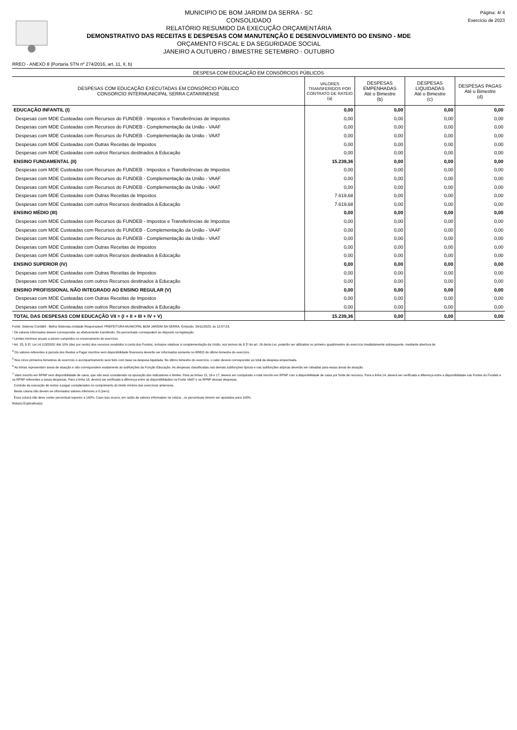MUNICIPIO DE BOM JARDIM DA SERRA - SC
CONSOLIDADO
RELATÓRIO RESUMIDO DA EXECUÇÃO ORÇAMENTÁRIA
DEMONSTRATIVO DAS RECEITAS E DESPESAS COM MANUTENÇÃO E DESENVOLVIMENTO DO ENSINO - MDE
ORÇAMENTO FISCAL E DA SEGURIDADE SOCIAL
JANEIRO A OUTUBRO / BIMESTRE SETEMBRO - OUTUBRO
Página: 4/ 4
Exercício de 2023
RREO - ANEXO 8 (Portaria STN nº 274/2016, art. 11, II, b)
| DESPESA COM EDUCAÇÃO EM CONSÓRCIOS PÚBLICOS | | | | |
| --- | --- | --- | --- | --- |
| DESPESAS COM EDUCAÇÃO EXECUTADAS EM CONSÓRCIO PÚBLICO CONSORCIO INTERMUNICIPAL SERRA CATARINENSE | VALORES TRANSFERIDOS POR CONTRATO DE RATEIO (a) | DESPESAS EMPENHADAS Até o Bimestre (b) | DESPESAS LIQUIDADAS Até o Bimestre (c) | DESPESAS PAGAS Até o Bimestre (d) |
| EDUCAÇÃO INFANTIL (I) | 0,00 | 0,00 | 0,00 | 0,00 |
| Despesas com MDE Custeadas com Recursos do FUNDEB - Impostos e Transferências de Impostos | 0,00 | 0,00 | 0,00 | 0,00 |
| Despesas com MDE Custeadas com Recursos do FUNDEB - Complementação da União - VAAF | 0,00 | 0,00 | 0,00 | 0,00 |
| Despesas com MDE Custeadas com Recursos do FUNDEB - Complementação da União - VAAT | 0,00 | 0,00 | 0,00 | 0,00 |
| Despesas com MDE Custeadas com Outras Receitas de Impostos | 0,00 | 0,00 | 0,00 | 0,00 |
| Despesas com MDE Custeadas com outros Recursos destinados à Educação | 0,00 | 0,00 | 0,00 | 0,00 |
| ENSINO FUNDAMENTAL (II) | 15.239,36 | 0,00 | 0,00 | 0,00 |
| Despesas com MDE Custeadas com Recursos do FUNDEB - Impostos e Transferências de Impostos | 0,00 | 0,00 | 0,00 | 0,00 |
| Despesas com MDE Custeadas com Recursos do FUNDEB - Complementação da União - VAAF | 0,00 | 0,00 | 0,00 | 0,00 |
| Despesas com MDE Custeadas com Recursos do FUNDEB - Complementação da União - VAAT | 0,00 | 0,00 | 0,00 | 0,00 |
| Despesas com MDE Custeadas com Outras Receitas de Impostos | 7.619,68 | 0,00 | 0,00 | 0,00 |
| Despesas com MDE Custeadas com outros Recursos destinados à Educação | 7.619,68 | 0,00 | 0,00 | 0,00 |
| ENSINO MÉDIO (III) | 0,00 | 0,00 | 0,00 | 0,00 |
| Despesas com MDE Custeadas com Recursos do FUNDEB - Impostos e Transferências de Impostos | 0,00 | 0,00 | 0,00 | 0,00 |
| Despesas com MDE Custeadas com Recursos do FUNDEB - Complementação da União - VAAF | 0,00 | 0,00 | 0,00 | 0,00 |
| Despesas com MDE Custeadas com Recursos do FUNDEB - Complementação da União - VAAT | 0,00 | 0,00 | 0,00 | 0,00 |
| Despesas com MDE Custeadas com Outras Receitas de Impostos | 0,00 | 0,00 | 0,00 | 0,00 |
| Despesas com MDE Custeadas com outros Recursos destinados à Educação | 0,00 | 0,00 | 0,00 | 0,00 |
| ENSINO SUPERIOR (IV) | 0,00 | 0,00 | 0,00 | 0,00 |
| Despesas com MDE Custeadas com Outras Receitas de Impostos | 0,00 | 0,00 | 0,00 | 0,00 |
| Despesas com MDE Custeadas com outros Recursos destinados à Educação | 0,00 | 0,00 | 0,00 | 0,00 |
| ENSINO PROFISSIONAL NÃO INTEGRADO AO ENSINO REGULAR (V) | 0,00 | 0,00 | 0,00 | 0,00 |
| Despesas com MDE Custeadas com Outras Receitas de Impostos | 0,00 | 0,00 | 0,00 | 0,00 |
| Despesas com MDE Custeadas com outros Recursos destinados à Educação | 0,00 | 0,00 | 0,00 | 0,00 |
| TOTAL DAS DESPESAS COM EDUCAÇÃO VII = (I + II + III + IV + V) | 15.239,36 | 0,00 | 0,00 | 0,00 |
Fonte: Sistema Contábil - Betha Sistemas.Unidade Responsável: PREFEITURA MUNICIPAL BOM JARDIM DA SERRA. Emissão: 29/11/2023, às 12:07:23.
¹ Os valores informados devem corresponder ao efetivamente transferido. Os percentuais correspodem ao disposto na legislação.
² Limites mínimos anuais a serem cumpridos no encerramento do exercício.
³ Art. 25, § 3º, Lei 14.113/2020: Até 10% (dez por cento) dos recursos recebidos à conta dos Fundos, inclusive relativos à complementação da União, nos termos do § 2º do art. 16 desta Lei, poderão ser utilizados no primeiro quadrimestre do exercício imediatamente subsequente, mediante abertura de
<sup>4</sup> Os valores referentes à parcela dos Restos a Pagar inscritos sem disponibilidade financeira deverão ser informados somente no RREO do último bimestre do exercício.
<sup>5</sup> Nos cinco primeiros bimestres do exercício o acompanhamento será feito com base na despesa liquidada. No último bimestre do exercício, o valor deverá corresponder ao total da despesa empenhada.
<sup>6</sup> As linhas representam áreas de atuação e não correspondem exatamente às subfunções da Função Educação. As despesas classificadas nas demais subfunções típicas e nas subfunções atípicas deverão ser rateadas para essas áreas de atuação.
<sup>7</sup> Valor inscrito em RPNP sem disponibilidade de caixa, que não será considerado na apuração dos indicadores e limites. Para as linhas 15, 16 e 17, deverá ser comparado o total inscrito em RPNP com a disponibilidade de caixa por fonte de recursos. Para a linha 14, deverá ser verificada a diferença entre a disponibilidade nas Fontes do Fundeb e os RPNP referentes a essas despesas. Para a linha 18, deverá ser verificada a diferença entre as disponibilidades na Fonte VAAT e os RPNP dessas despesas.
Controle da execução de restos a pagar considerados no cumprimento do limite mínimo dos exercícios anteriores.
Nesta coluna não devem se informados valores inferiores a 0 (zero).
Essa coluna não deve conter percentual superior a 100%. Caso isso ocorra, em razão de valores informados na coluna , os percentuais devem ser ajustados para 100%.
Nota(s) Explicativa(s):